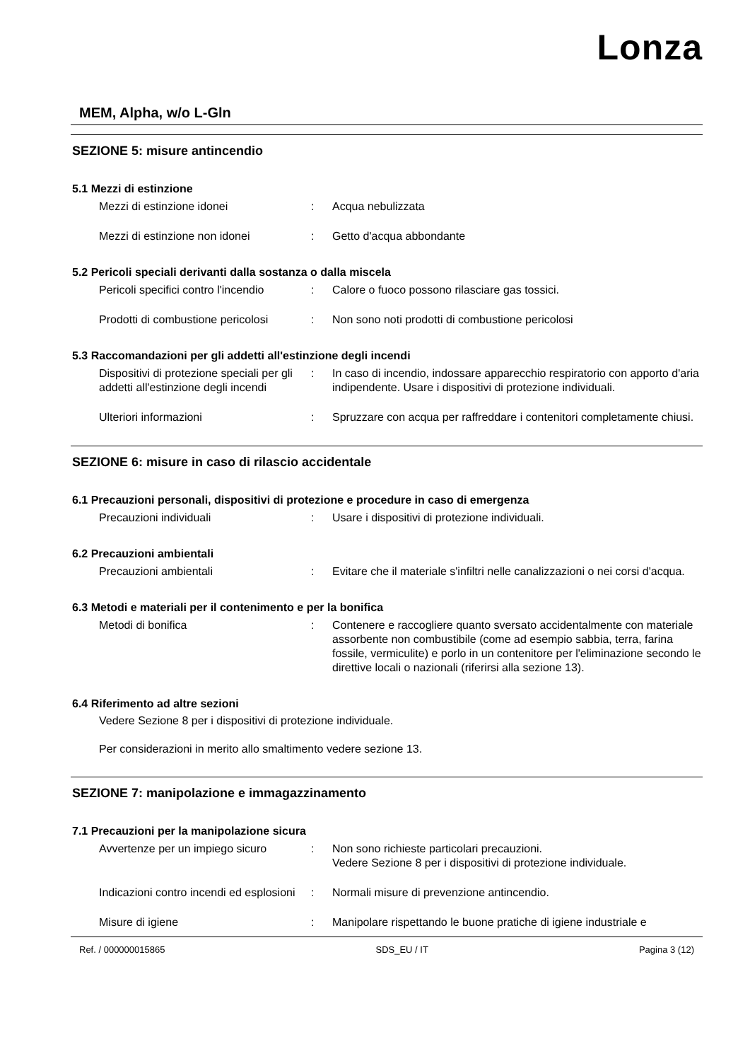Lonza
MEM, Alpha, w/o L-Gln
SEZIONE 5: misure antincendio
5.1 Mezzi di estinzione
Mezzi di estinzione idonei : Acqua nebulizzata
Mezzi di estinzione non idonei : Getto d'acqua abbondante
5.2 Pericoli speciali derivanti dalla sostanza o dalla miscela
Pericoli specifici contro l'incendio
: Calore o fuoco possono rilasciare gas tossici.
Prodotti di combustione pericolosi
: Non sono noti prodotti di combustione pericolosi
5.3 Raccomandazioni per gli addetti all'estinzione degli incendi
Dispositivi di protezione speciali per gli addetti all'estinzione degli incendi
: In caso di incendio, indossare apparecchio respiratorio con apporto d'aria indipendente. Usare i dispositivi di protezione individuali.
Ulteriori informazioni : Spruzzare con acqua per raffreddare i contenitori completamente chiusi.
SEZIONE 6: misure in caso di rilascio accidentale
6.1 Precauzioni personali, dispositivi di protezione e procedure in caso di emergenza
Precauzioni individuali : Usare i dispositivi di protezione individuali.
6.2 Precauzioni ambientali
Precauzioni ambientali : Evitare che il materiale s'infiltri nelle canalizzazioni o nei corsi d'acqua.
6.3 Metodi e materiali per il contenimento e per la bonifica
Metodi di bonifica : Contenere e raccogliere quanto sversato accidentalmente con materiale assorbente non combustibile (come ad esempio sabbia, terra, farina fossile, vermiculite) e porlo in un contenitore per l'eliminazione secondo le direttive locali o nazionali (riferirsi alla sezione 13).
6.4 Riferimento ad altre sezioni
Vedere Sezione 8 per i dispositivi di protezione individuale.
Per considerazioni in merito allo smaltimento vedere sezione 13.
SEZIONE 7: manipolazione e immagazzinamento
7.1 Precauzioni per la manipolazione sicura
Avvertenze per un impiego sicuro
: Non sono richieste particolari precauzioni.
Vedere Sezione 8 per i dispositivi di protezione individuale.
Indicazioni contro incendi ed esplosioni
: Normali misure di prevenzione antincendio.
Misure di igiene : Manipolare rispettando le buone pratiche di igiene industriale e
Ref. / 000000015865 SDS_EU / IT Pagina 3 (12)